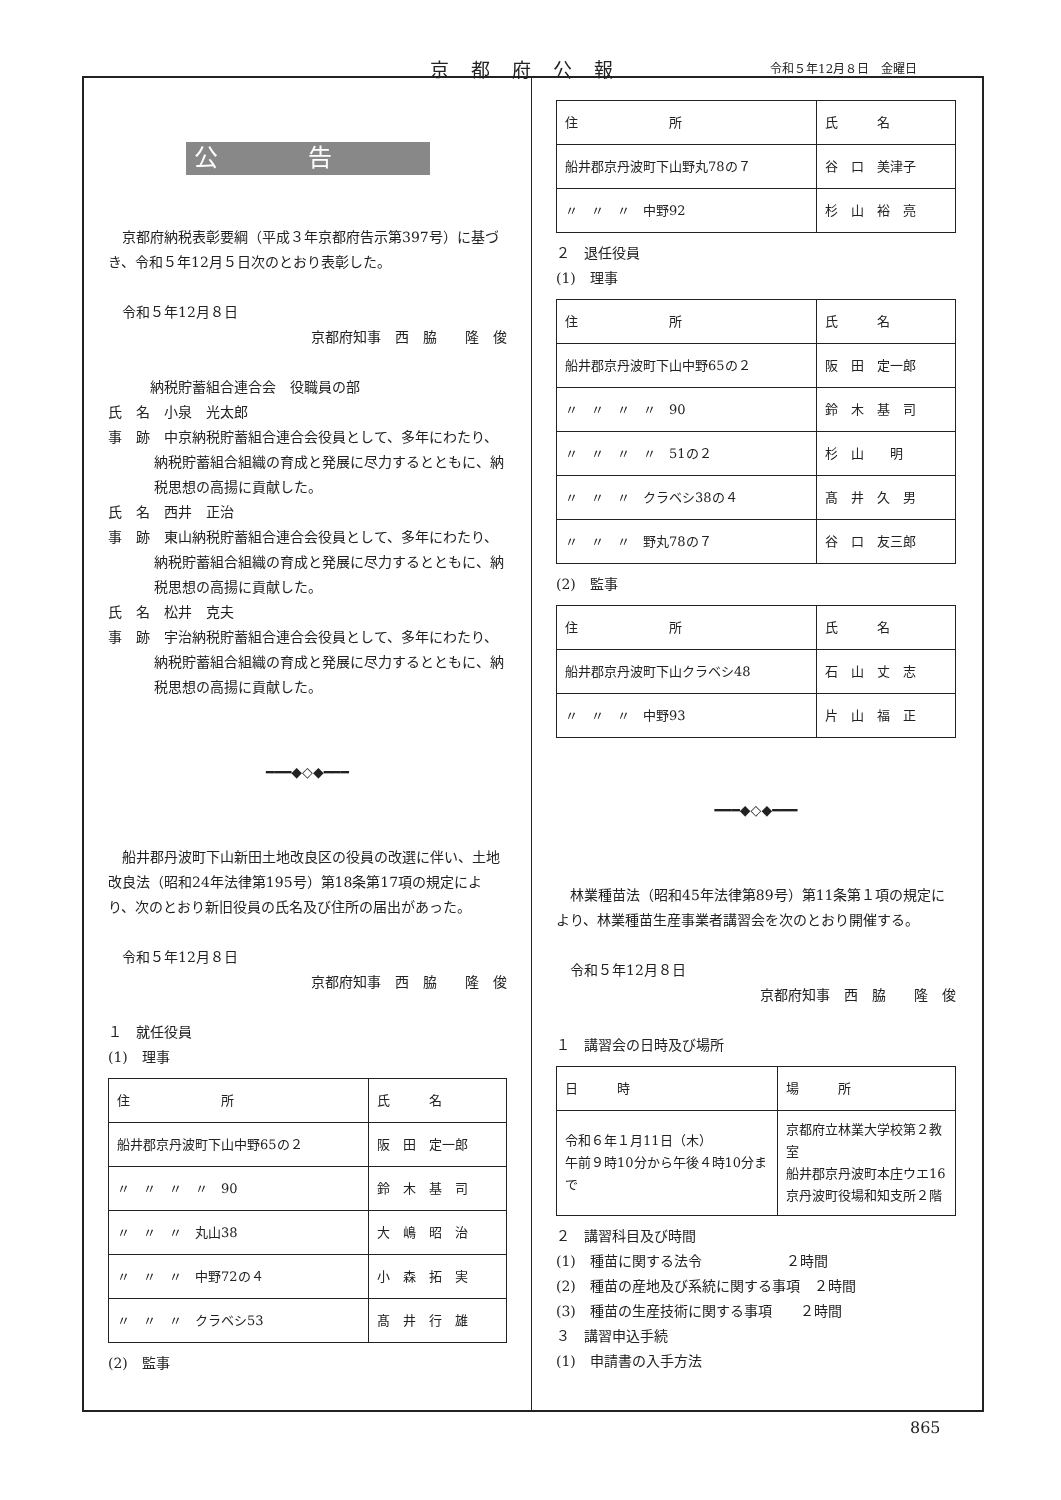京都府公報 令和５年12月８日　金曜日
公告
京都府納税表彰要綱（平成３年京都府告示第397号）に基づき、令和５年12月５日次のとおり表彰した。
令和５年12月８日
京都府知事　西　脇　　隆　俊
納税貯蓄組合連合会　役職員の部
氏　名　小泉　光太郎
事　跡　中京納税貯蓄組合連合会役員として、多年にわたり、納税貯蓄組合組織の育成と発展に尽力するとともに、納税思想の高揚に貢献した。
氏　名　西井　正治
事　跡　東山納税貯蓄組合連合会役員として、多年にわたり、納税貯蓄組合組織の育成と発展に尽力するとともに、納税思想の高揚に貢献した。
氏　名　松井　克夫
事　跡　宇治納税貯蓄組合連合会役員として、多年にわたり、納税貯蓄組合組織の育成と発展に尽力するとともに、納税思想の高揚に貢献した。
━━━◆◇◆━━━
船井郡丹波町下山新田土地改良区の役員の改選に伴い、土地改良法（昭和24年法律第195号）第18条第17項の規定により、次のとおり新旧役員の氏名及び住所の届出があった。
令和５年12月８日
京都府知事　西　脇　　隆　俊
１　就任役員
(1)　理事
| 住 所 | 氏 名 |
| --- | --- |
| 船井郡京丹波町下山中野65の２ | 阪 田 定一郎 |
| 〃 〃 〃 〃 90 | 鈴 木 基 司 |
| 〃 〃 〃 丸山38 | 大 嶋 昭 治 |
| 〃 〃 〃 中野72の４ | 小 森 拓 実 |
| 〃 〃 〃 クラベシ53 | 髙 井 行 雄 |
(2)　監事
| 住 所 | 氏 名 |
| --- | --- |
| 船井郡京丹波町下山野丸78の７ | 谷 口 美津子 |
| 〃 〃 〃 中野92 | 杉 山 裕 亮 |
２　退任役員
(1)　理事
| 住 所 | 氏 名 |
| --- | --- |
| 船井郡京丹波町下山中野65の２ | 阪 田 定一郎 |
| 〃 〃 〃 〃 90 | 鈴 木 基 司 |
| 〃 〃 〃 〃 51の２ | 杉 山 明 |
| 〃 〃 〃 クラベシ38の４ | 髙 井 久 男 |
| 〃 〃 〃 野丸78の７ | 谷 口 友三郎 |
(2)　監事
| 住 所 | 氏 名 |
| --- | --- |
| 船井郡京丹波町下山クラベシ48 | 石 山 丈 志 |
| 〃 〃 〃 中野93 | 片 山 福 正 |
━━━◆◇◆━━━
林業種苗法（昭和45年法律第89号）第11条第１項の規定により、林業種苗生産事業者講習会を次のとおり開催する。
令和５年12月８日
京都府知事　西　脇　　隆　俊
１　講習会の日時及び場所
| 日 時 | 場 所 |
| --- | --- |
| 令和６年１月11日（木） 午前９時10分から午後４時10分まで | 京都府立林業大学校第２教室 船井郡京丹波町本庄ウエ16 京丹波町役場和知支所２階 |
２　講習科目及び時間
(1)　種苗に関する法令　　　　　　２時間
(2)　種苗の産地及び系統に関する事項　２時間
(3)　種苗の生産技術に関する事項　　２時間
３　講習申込手続
(1)　申請書の入手方法
865